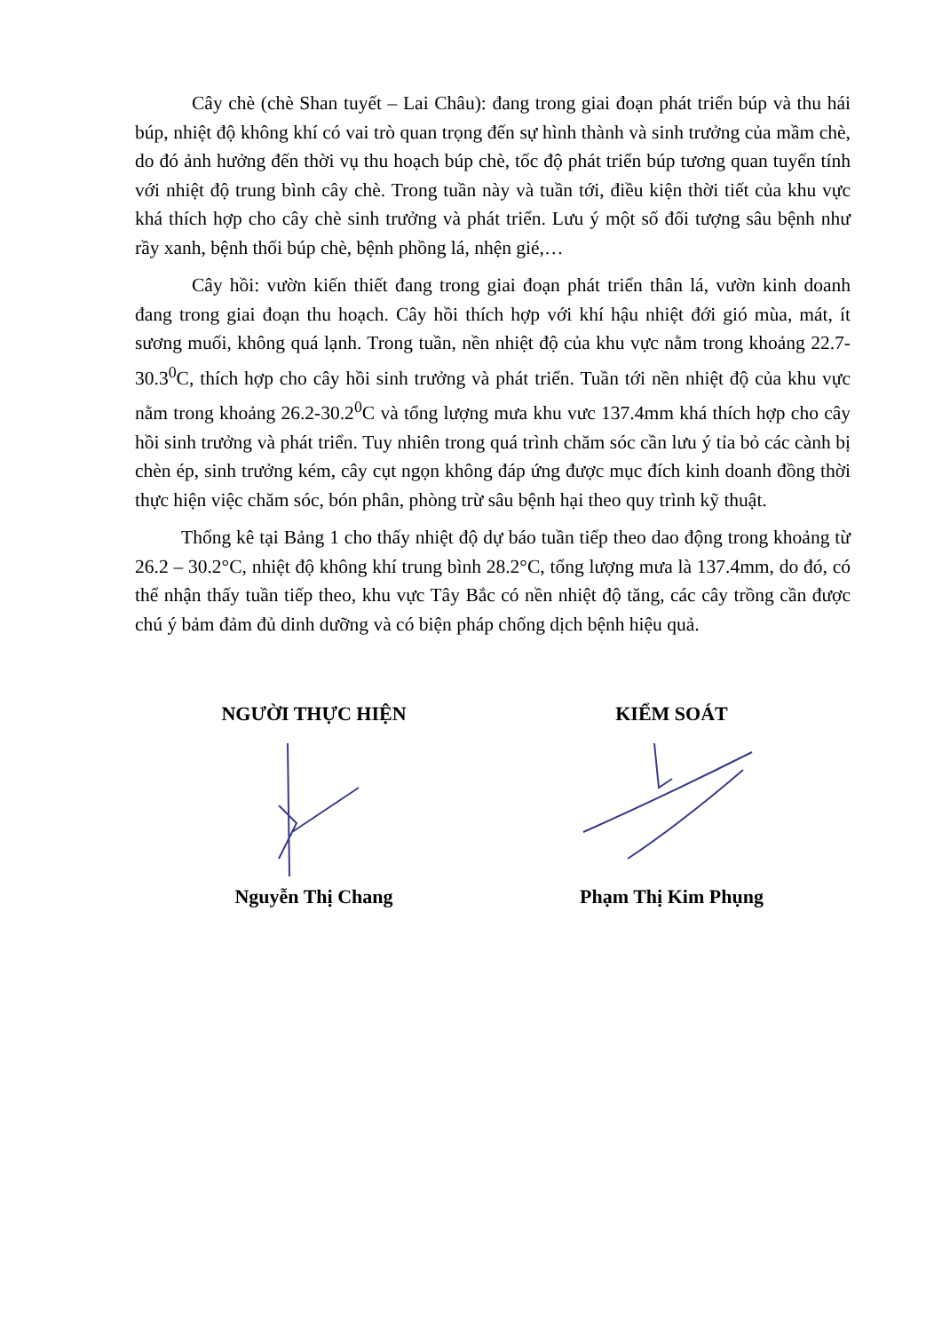Cây chè (chè Shan tuyết – Lai Châu): đang trong giai đoạn phát triển búp và thu hái búp, nhiệt độ không khí có vai trò quan trọng đến sự hình thành và sinh trưởng của mầm chè, do đó ảnh hưởng đến thời vụ thu hoạch búp chè, tốc độ phát triển búp tương quan tuyến tính với nhiệt độ trung bình cây chè. Trong tuần này và tuần tới, điều kiện thời tiết của khu vực khá thích hợp cho cây chè sinh trưởng và phát triển. Lưu ý một số đối tượng sâu bệnh như rầy xanh, bệnh thối búp chè, bệnh phồng lá, nhện gié,…
Cây hồi: vườn kiến thiết đang trong giai đoạn phát triển thân lá, vườn kinh doanh đang trong giai đoạn thu hoạch. Cây hồi thích hợp với khí hậu nhiệt đới gió mùa, mát, ít sương muối, không quá lạnh. Trong tuần, nền nhiệt độ của khu vực nằm trong khoảng 22.7-30.3<sup>0</sup>C, thích hợp cho cây hồi sinh trưởng và phát triển. Tuần tới nền nhiệt độ của khu vực nằm trong khoảng 26.2-30.2<sup>0</sup>C và tổng lượng mưa khu vưc 137.4mm khá thích hợp cho cây hồi sinh trưởng và phát triển. Tuy nhiên trong quá trình chăm sóc cần lưu ý tỉa bỏ các cành bị chèn ép, sinh trưởng kém, cây cụt ngọn không đáp ứng được mục đích kinh doanh đồng thời thực hiện việc chăm sóc, bón phân, phòng trừ sâu bệnh hại theo quy trình kỹ thuật.
Thống kê tại Bảng 1 cho thấy nhiệt độ dự báo tuần tiếp theo dao động trong khoảng từ 26.2 – 30.2°C, nhiệt độ không khí trung bình 28.2°C, tổng lượng mưa là 137.4mm, do đó, có thể nhận thấy tuần tiếp theo, khu vực Tây Bắc có nền nhiệt độ tăng, các cây trồng cần được chú ý bảm đảm đủ dinh dưỡng và có biện pháp chống dịch bệnh hiệu quả.
NGƯỜI THỰC HIỆN
Nguyễn Thị Chang
KIỂM SOÁT
Phạm Thị Kim Phụng